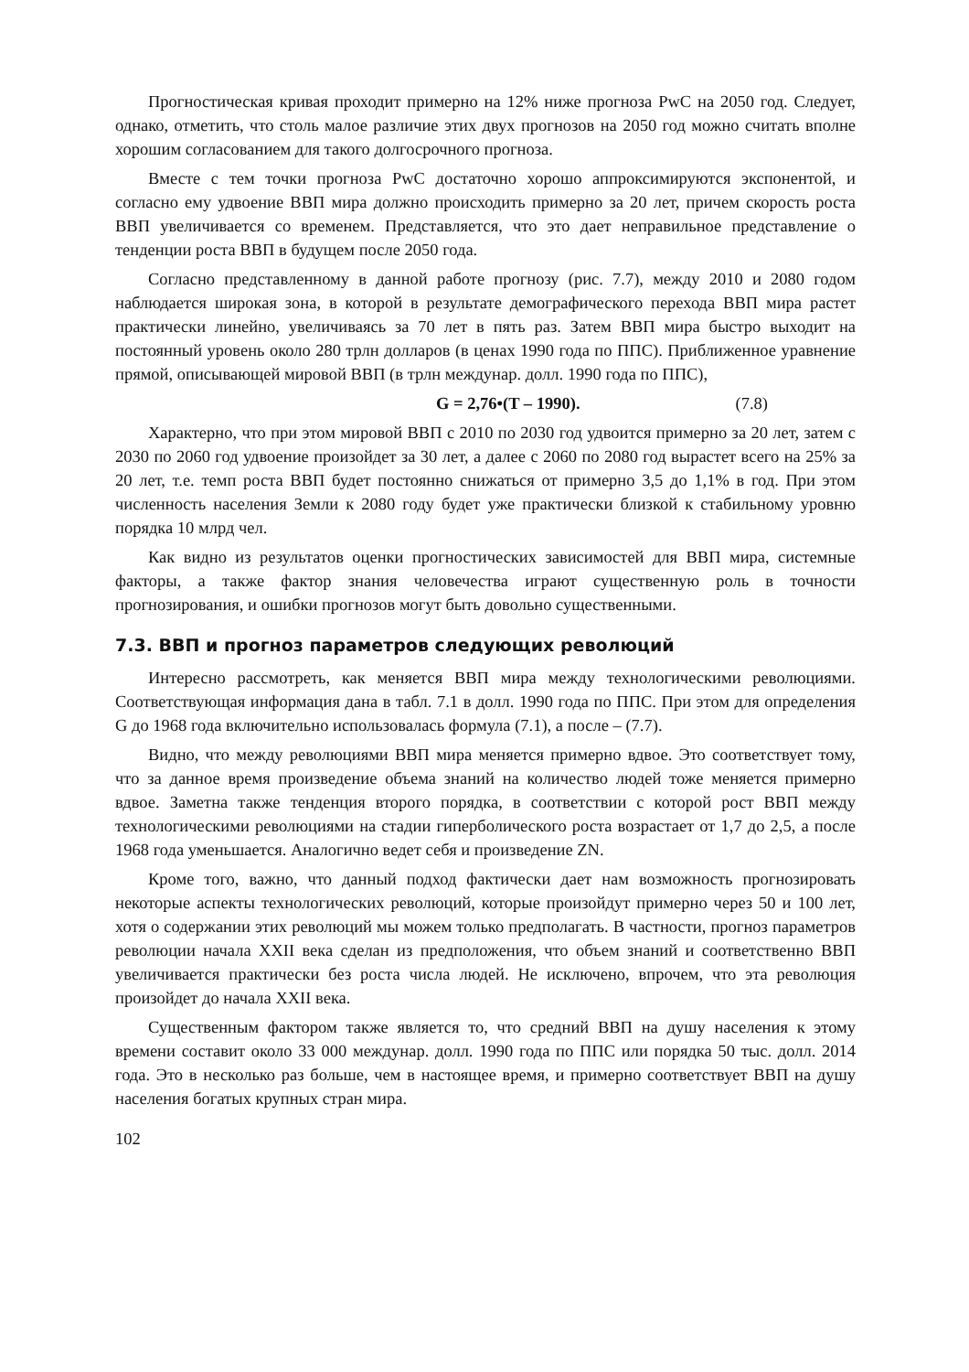Прогностическая кривая проходит примерно на 12% ниже прогноза PwC на 2050 год. Следует, однако, отметить, что столь малое различие этих двух прогнозов на 2050 год можно считать вполне хорошим согласованием для такого долгосрочного прогноза.
Вместе с тем точки прогноза PwC достаточно хорошо аппроксимируются экспонентой, и согласно ему удвоение ВВП мира должно происходить примерно за 20 лет, причем скорость роста ВВП увеличивается со временем. Представляется, что это дает неправильное представление о тенденции роста ВВП в будущем после 2050 года.
Согласно представленному в данной работе прогнозу (рис. 7.7), между 2010 и 2080 годом наблюдается широкая зона, в которой в результате демографического перехода ВВП мира растет практически линейно, увеличиваясь за 70 лет в пять раз. Затем ВВП мира быстро выходит на постоянный уровень около 280 трлн долларов (в ценах 1990 года по ППС). Приближенное уравнение прямой, описывающей мировой ВВП (в трлн междунар. долл. 1990 года по ППС),
G = 2,76•(T – 1990). (7.8)
Характерно, что при этом мировой ВВП с 2010 по 2030 год удвоится примерно за 20 лет, затем с 2030 по 2060 год удвоение произойдет за 30 лет, а далее с 2060 по 2080 год вырастет всего на 25% за 20 лет, т.е. темп роста ВВП будет постоянно снижаться от примерно 3,5 до 1,1% в год. При этом численность населения Земли к 2080 году будет уже практически близкой к стабильному уровню порядка 10 млрд чел.
Как видно из результатов оценки прогностических зависимостей для ВВП мира, системные факторы, а также фактор знания человечества играют существенную роль в точности прогнозирования, и ошибки прогнозов могут быть довольно существенными.
7.3. ВВП и прогноз параметров следующих революций
Интересно рассмотреть, как меняется ВВП мира между технологическими революциями. Соответствующая информация дана в табл. 7.1 в долл. 1990 года по ППС. При этом для определения G до 1968 года включительно использовалась формула (7.1), а после – (7.7).
Видно, что между революциями ВВП мира меняется примерно вдвое. Это соответствует тому, что за данное время произведение объема знаний на количество людей тоже меняется примерно вдвое. Заметна также тенденция второго порядка, в соответствии с которой рост ВВП между технологическими революциями на стадии гиперболического роста возрастает от 1,7 до 2,5, а после 1968 года уменьшается. Аналогично ведет себя и произведение ZN.
Кроме того, важно, что данный подход фактически дает нам возможность прогнозировать некоторые аспекты технологических революций, которые произойдут примерно через 50 и 100 лет, хотя о содержании этих революций мы можем только предполагать. В частности, прогноз параметров революции начала XXII века сделан из предположения, что объем знаний и соответственно ВВП увеличивается практически без роста числа людей. Не исключено, впрочем, что эта революция произойдет до начала XXII века.
Существенным фактором также является то, что средний ВВП на душу населения к этому времени составит около 33 000 междунар. долл. 1990 года по ППС или порядка 50 тыс. долл. 2014 года. Это в несколько раз больше, чем в настоящее время, и примерно соответствует ВВП на душу населения богатых крупных стран мира.
102